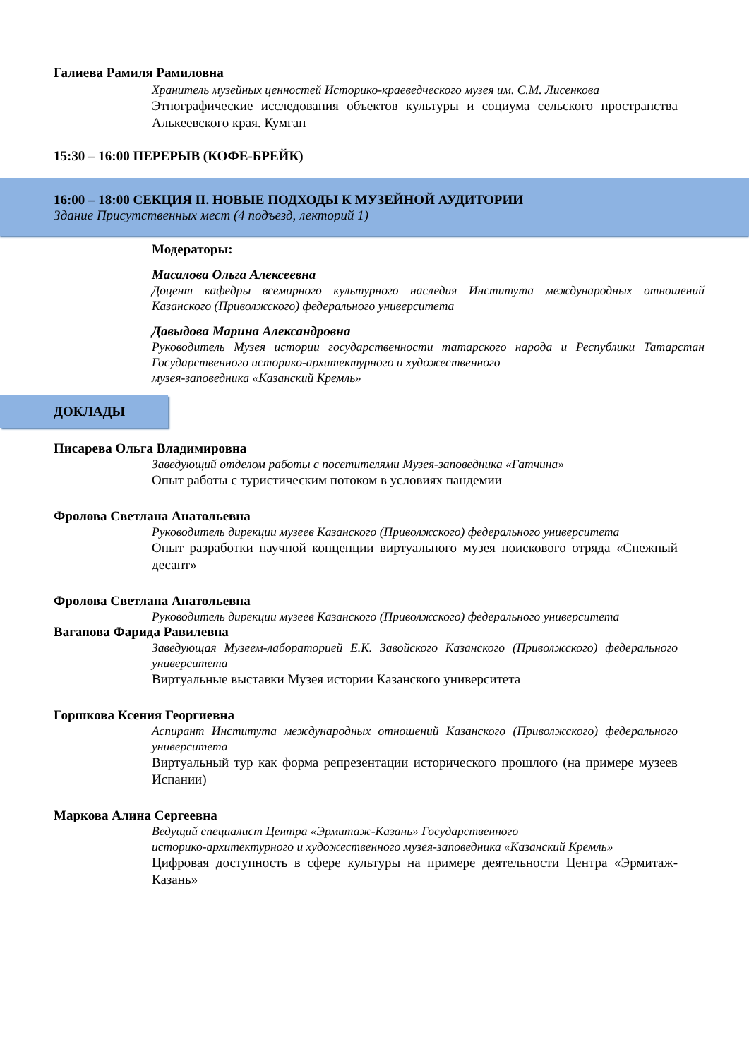Галиева Рамиля Рамиловна
Хранитель музейных ценностей Историко-краеведческого музея им. С.М. Лисенкова
Этнографические исследования объектов культуры и социума сельского пространства Алькеевского края. Кумган
15:30 – 16:00 ПЕРЕРЫВ (КОФЕ-БРЕЙК)
16:00 – 18:00 СЕКЦИЯ II. НОВЫЕ ПОДХОДЫ К МУЗЕЙНОЙ АУДИТОРИИ
Здание Присутственных мест (4 подъезд, лекторий 1)
Модераторы:
Масалова Ольга Алексеевна
Доцент кафедры всемирного культурного наследия Института международных отношений Казанского (Приволжского) федерального университета
Давыдова Марина Александровна
Руководитель Музея истории государственности татарского народа и Республики Татарстан Государственного историко-архитектурного и художественного
музея-заповедника «Казанский Кремль»
ДОКЛАДЫ
Писарева Ольга Владимировна
Заведующий отделом работы с посетителями Музея-заповедника «Гатчина»
Опыт работы с туристическим потоком в условиях пандемии
Фролова Светлана Анатольевна
Руководитель дирекции музеев Казанского (Приволжского) федерального университета
Опыт разработки научной концепции виртуального музея поискового отряда «Снежный десант»
Фролова Светлана Анатольевна
Руководитель дирекции музеев Казанского (Приволжского) федерального университета
Вагапова Фарида Равилевна
Заведующая Музеем-лабораторией Е.К. Завойского Казанского (Приволжского) федерального университета
Виртуальные выставки Музея истории Казанского университета
Горшкова Ксения Георгиевна
Аспирант Института международных отношений Казанского (Приволжского) федерального университета
Виртуальный тур как форма репрезентации исторического прошлого (на примере музеев Испании)
Маркова Алина Сергеевна
Ведущий специалист Центра «Эрмитаж-Казань» Государственного
историко-архитектурного и художественного музея-заповедника «Казанский Кремль»
Цифровая доступность в сфере культуры на примере деятельности Центра «Эрмитаж-Казань»